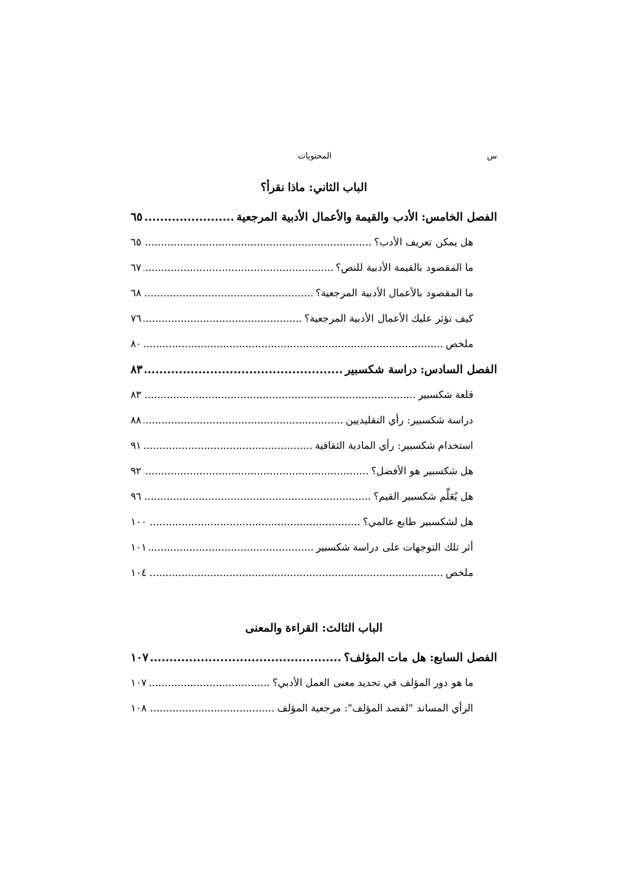س المحتويات
الباب الثاني: ماذا نقرأ؟
الفصل الخامس: الأدب والقيمة والأعمال الأدبية المرجعية ٦٥
هل يمكن تعريف الأدب؟ ٦٥
ما المقصود بالقيمة الأدبية للنص؟ ٦٧
ما المقصود بالأعمال الأدبية المرجعية؟ ٦٨
كيف تؤثر عليك الأعمال الأدبية المرجعية؟ ٧٦
ملخص ٨٠
الفصل السادس: دراسة شكسبير ٨٣
قلعة شكسبير ٨٣
دراسة شكسبير: رأي التقليديين ٨٨
استخدام شكسبير: رأي المادية الثقافية ٩١
هل شكسبير هو الأفضل؟ ٩٢
هل يُعَلِّم شكسبير القيم؟ ٩٦
هل لشكسبير طابع عالمي؟ ١٠٠
أثر تلك التوجهات على دراسة شكسبير ١٠١
ملخص ١٠٤
الباب الثالث: القراءة والمعنى
الفصل السابع: هل مات المؤلف؟ ١٠٧
ما هو دور المؤلف في تحديد معنى العمل الأدبي؟ ١٠٧
الرأي المساند "لقصد المؤلف": مرجعية المؤلف ١٠٨